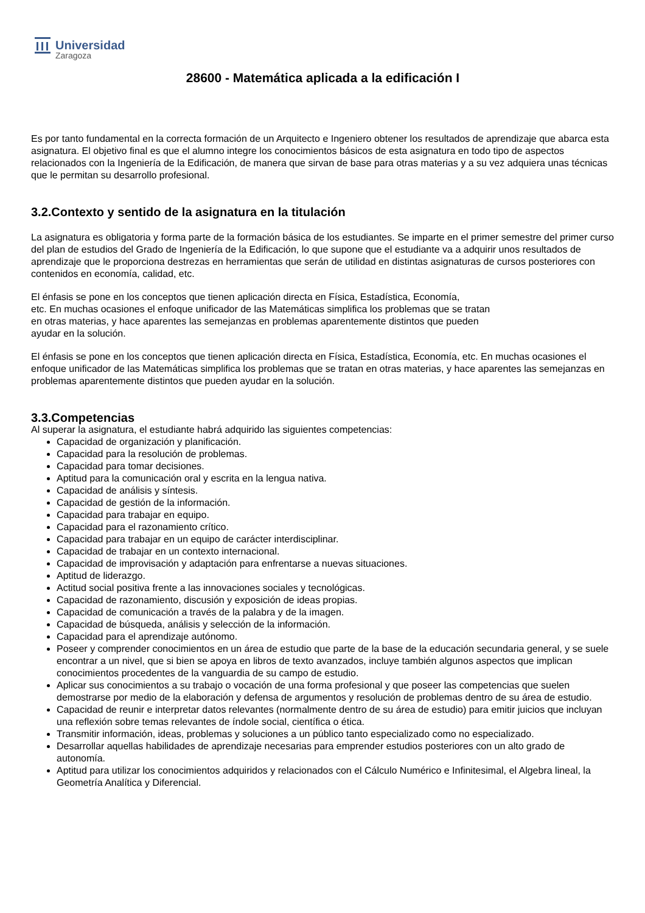Universidad
Zaragoza
28600 - Matemática aplicada a la edificación I
Es por tanto fundamental en la correcta formación de un Arquitecto e Ingeniero obtener los resultados de aprendizaje que abarca esta asignatura. El objetivo final es que el alumno integre los conocimientos básicos de esta asignatura en todo tipo de aspectos relacionados con la Ingeniería de la Edificación, de manera que sirvan de base para otras materias y a su vez adquiera unas técnicas que le permitan su desarrollo profesional.
3.2.Contexto y sentido de la asignatura en la titulación
La asignatura es obligatoria y forma parte de la formación básica de los estudiantes. Se imparte en el primer semestre del primer curso del plan de estudios del Grado de Ingeniería de la Edificación, lo que supone que el estudiante va a adquirir unos resultados de aprendizaje que le proporciona destrezas en herramientas que serán de utilidad en distintas asignaturas de cursos posteriores con contenidos en economía, calidad, etc.
El énfasis se pone en los conceptos que tienen aplicación directa en Física, Estadística, Economía,
etc. En muchas ocasiones el enfoque unificador de las Matemáticas simplifica los problemas que se tratan
en otras materias, y hace aparentes las semejanzas en problemas aparentemente distintos que pueden
ayudar en la solución.
El énfasis se pone en los conceptos que tienen aplicación directa en Física, Estadística, Economía, etc. En muchas ocasiones el enfoque unificador de las Matemáticas simplifica los problemas que se tratan en otras materias, y hace aparentes las semejanzas en
problemas aparentemente distintos que pueden ayudar en la solución.
3.3.Competencias
Al superar la asignatura, el estudiante habrá adquirido las siguientes competencias:
Capacidad de organización y planificación.
Capacidad para la resolución de problemas.
Capacidad para tomar decisiones.
Aptitud para la comunicación oral y escrita en la lengua nativa.
Capacidad de análisis y síntesis.
Capacidad de gestión de la información.
Capacidad para trabajar en equipo.
Capacidad para el razonamiento crítico.
Capacidad para trabajar en un equipo de carácter interdisciplinar.
Capacidad de trabajar en un contexto internacional.
Capacidad de improvisación y adaptación para enfrentarse a nuevas situaciones.
Aptitud de liderazgo.
Actitud social positiva frente a las innovaciones sociales y tecnológicas.
Capacidad de razonamiento, discusión y exposición de ideas propias.
Capacidad de comunicación a través de la palabra y de la imagen.
Capacidad de búsqueda, análisis y selección de la información.
Capacidad para el aprendizaje autónomo.
Poseer y comprender conocimientos en un área de estudio que parte de la base de la educación secundaria general, y se suele encontrar a un nivel, que si bien se apoya en libros de texto avanzados, incluye también algunos aspectos que implican conocimientos procedentes de la vanguardia de su campo de estudio.
Aplicar sus conocimientos a su trabajo o vocación de una forma profesional y que poseer las competencias que suelen demostrarse por medio de la elaboración y defensa de argumentos y resolución de problemas dentro de su área de estudio.
Capacidad de reunir e interpretar datos relevantes (normalmente dentro de su área de estudio) para emitir juicios que incluyan una reflexión sobre temas relevantes de índole social, científica o ética.
Transmitir información, ideas, problemas y soluciones a un público tanto especializado como no especializado.
Desarrollar aquellas habilidades de aprendizaje necesarias para emprender estudios posteriores con un alto grado de autonomía.
Aptitud para utilizar los conocimientos adquiridos y relacionados con el Cálculo Numérico e Infinitesimal, el Algebra lineal, la Geometría Analítica y Diferencial.